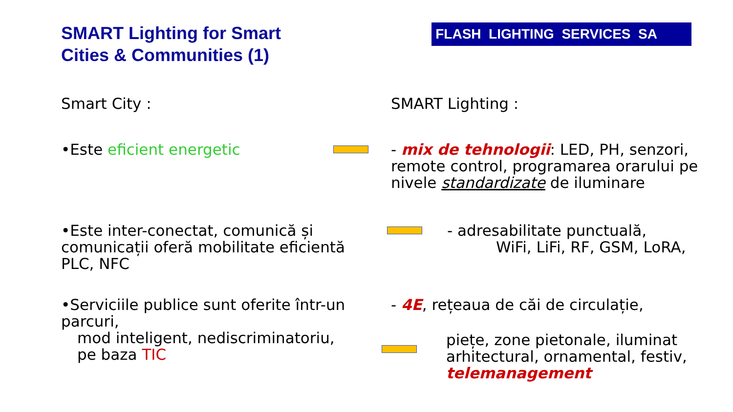SMART Lighting for Smart
Cities & Communities (1)
FLASH LIGHTING SERVICES SA
Smart City : SMART Lighting :
•Este eficient energetic - mix de tehnologii: LED, PH, senzori, remote control, programarea orarului pe nivele standardizate de iluminare
•Este inter-conectat, comunică și comunicații oferă mobilitate eficientă PLC, NFC
- adresabilitate punctuală, WiFi, LiFi, RF, GSM, LoRA,
•Serviciile publice sunt oferite într-un parcuri,
mod inteligent, nediscriminatoriu,
pe baza TIC
- 4E, rețeaua de căi de circulație,
piețe, zone pietonale, iluminat arhitectural, ornamental, festiv, telemanagement